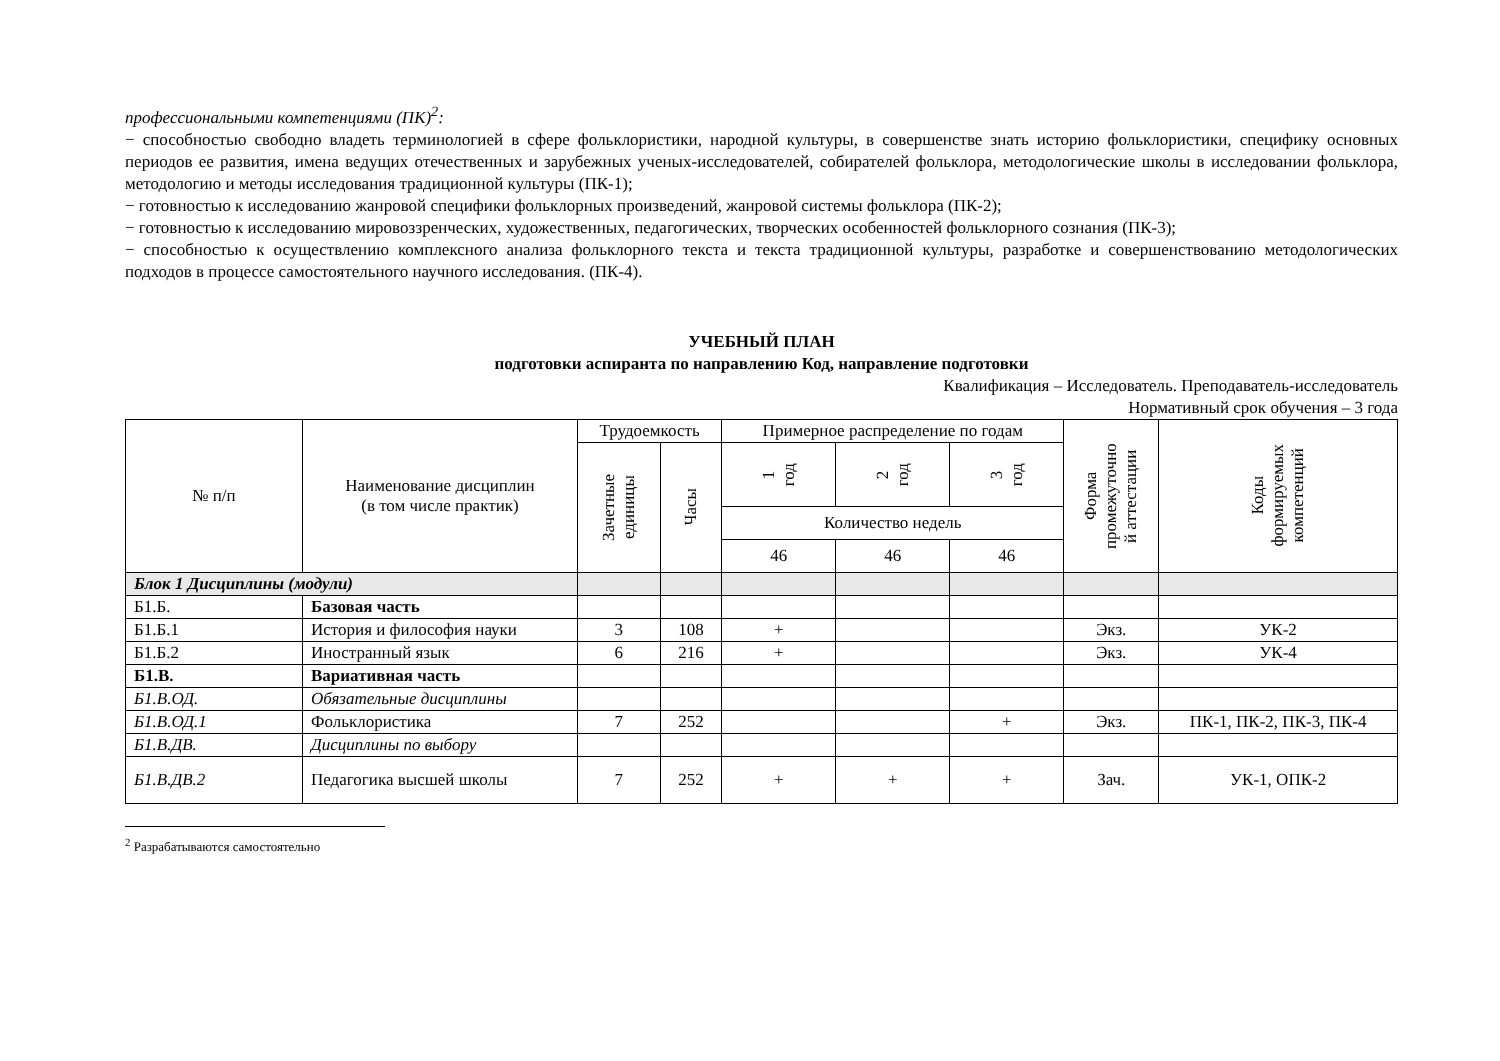профессиональными компетенциями (ПК)<sup>2</sup>:
− способностью свободно владеть терминологией в сфере фольклористики, народной культуры, в совершенстве знать историю фольклористики, специфику основных периодов ее развития, имена ведущих отечественных и зарубежных ученых-исследователей, собирателей фольклора, методологические школы в исследовании фольклора, методологию и методы исследования традиционной культуры (ПК-1);
− готовностью к исследованию жанровой специфики фольклорных произведений, жанровой системы фольклора (ПК-2);
− готовностью к исследованию мировоззренческих, художественных, педагогических, творческих особенностей фольклорного сознания (ПК-3);
− способностью к осуществлению комплексного анализа фольклорного текста и текста традиционной культуры, разработке и совершенствованию методологических подходов в процессе самостоятельного научного исследования. (ПК-4).
УЧЕБНЫЙ ПЛАН
подготовки аспиранта по направлению Код, направление подготовки
Квалификация – Исследователь. Преподаватель-исследователь
Нормативный срок обучения – 3 года
| № п/п | Наименование дисциплин (в том числе практик) | Трудоемкость | | Примерное распределение по годам | | | Форма промежуточно й аттестации | Коды формируемых компетенций |
| --- | --- | --- | --- | --- | --- | --- | --- | --- |
| | | Зачетные единицы | Часы | 1 год | 2 год | 3 год | | |
| | | | | Количество недель | | | | |
| | | | | 46 | 46 | 46 | | |
| Блок 1 Дисциплины (модули) | | | | | | | | |
| Б1.Б. | Базовая часть | | | | | | | |
| Б1.Б.1 | История и философия науки | 3 | 108 | + | | | Экз. | УК-2 |
| Б1.Б.2 | Иностранный язык | 6 | 216 | + | | | Экз. | УК-4 |
| Б1.В. | Вариативная часть | | | | | | | |
| Б1.В.ОД. | Обязательные дисциплины | | | | | | | |
| Б1.В.ОД.1 | Фольклористика | 7 | 252 | | | + | Экз. | ПК-1, ПК-2, ПК-3, ПК-4 |
| Б1.В.ДВ. | Дисциплины по выбору | | | | | | | |
| Б1.В.ДВ.2 | Педагогика высшей школы | 7 | 252 | + | + | + | Зач. | УК-1, ОПК-2 |
<sup>2</sup> Разрабатываются самостоятельно